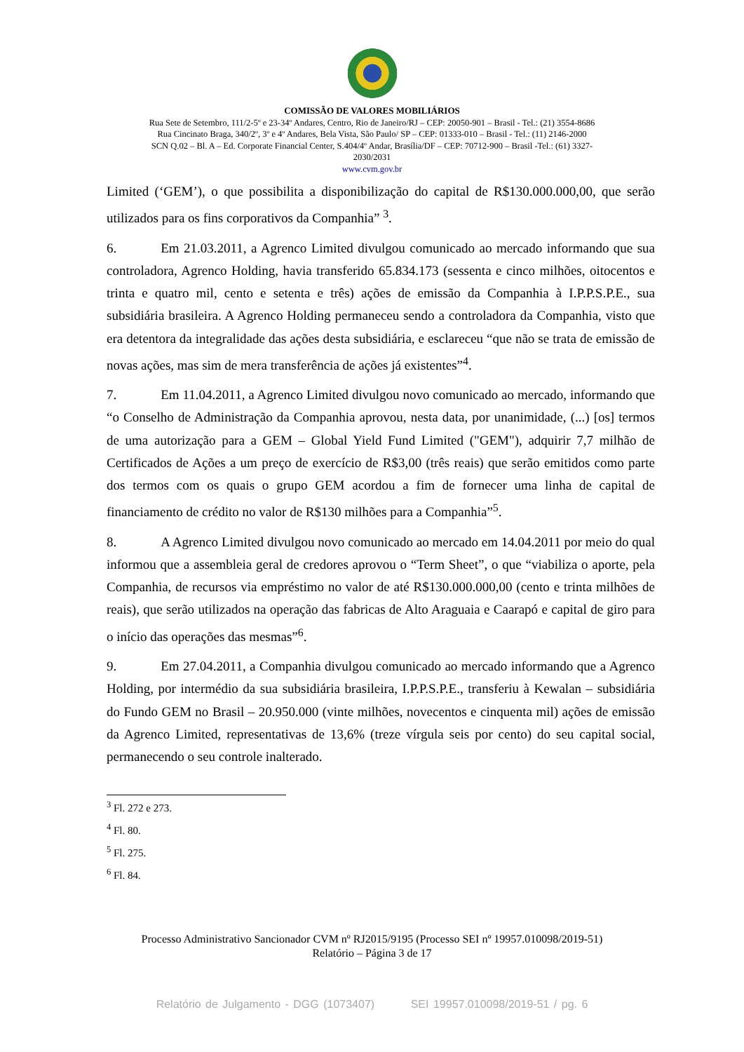COMISSÃO DE VALORES MOBILIÁRIOS
Rua Sete de Setembro, 111/2-5º e 23-34º Andares, Centro, Rio de Janeiro/RJ – CEP: 20050-901 – Brasil - Tel.: (21) 3554-8686
Rua Cincinato Braga, 340/2º, 3º e 4º Andares, Bela Vista, São Paulo/ SP – CEP: 01333-010 – Brasil - Tel.: (11) 2146-2000
SCN Q.02 – Bl. A – Ed. Corporate Financial Center, S.404/4º Andar, Brasília/DF – CEP: 70712-900 – Brasil -Tel.: (61) 3327-
2030/2031
www.cvm.gov.br
Limited (‘GEM’), o que possibilita a disponibilização do capital de R$130.000.000,00, que serão utilizados para os fins corporativos da Companhia” <sup>3</sup>.
6. Em 21.03.2011, a Agrenco Limited divulgou comunicado ao mercado informando que sua controladora, Agrenco Holding, havia transferido 65.834.173 (sessenta e cinco milhões, oitocentos e trinta e quatro mil, cento e setenta e três) ações de emissão da Companhia à I.P.P.S.P.E., sua subsidiária brasileira. A Agrenco Holding permaneceu sendo a controladora da Companhia, visto que era detentora da integralidade das ações desta subsidiária, e esclareceu “que não se trata de emissão de novas ações, mas sim de mera transferência de ações já existentes”<sup>4</sup>.
7. Em 11.04.2011, a Agrenco Limited divulgou novo comunicado ao mercado, informando que “o Conselho de Administração da Companhia aprovou, nesta data, por unanimidade, (...) [os] termos de uma autorização para a GEM – Global Yield Fund Limited ("GEM"), adquirir 7,7 milhão de Certificados de Ações a um preço de exercício de R$3,00 (três reais) que serão emitidos como parte dos termos com os quais o grupo GEM acordou a fim de fornecer uma linha de capital de financiamento de crédito no valor de R$130 milhões para a Companhia”<sup>5</sup>.
8. A Agrenco Limited divulgou novo comunicado ao mercado em 14.04.2011 por meio do qual informou que a assembleia geral de credores aprovou o “Term Sheet”, o que “viabiliza o aporte, pela Companhia, de recursos via empréstimo no valor de até R$130.000.000,00 (cento e trinta milhões de reais), que serão utilizados na operação das fabricas de Alto Araguaia e Caarapó e capital de giro para o início das operações das mesmas”<sup>6</sup>.
9. Em 27.04.2011, a Companhia divulgou comunicado ao mercado informando que a Agrenco Holding, por intermédio da sua subsidiária brasileira, I.P.P.S.P.E., transferiu à Kewalan – subsidiária do Fundo GEM no Brasil – 20.950.000 (vinte milhões, novecentos e cinquenta mil) ações de emissão da Agrenco Limited, representativas de 13,6% (treze vírgula seis por cento) do seu capital social, permanecendo o seu controle inalterado.
<sup>3</sup> Fl. 272 e 273.
<sup>4</sup> Fl. 80.
<sup>5</sup> Fl. 275.
<sup>6</sup> Fl. 84.
Processo Administrativo Sancionador CVM nº RJ2015/9195 (Processo SEI nº 19957.010098/2019-51)
Relatório – Página 3 de 17
Relatório de Julgamento - DGG (1073407) SEI 19957.010098/2019-51 / pg. 6